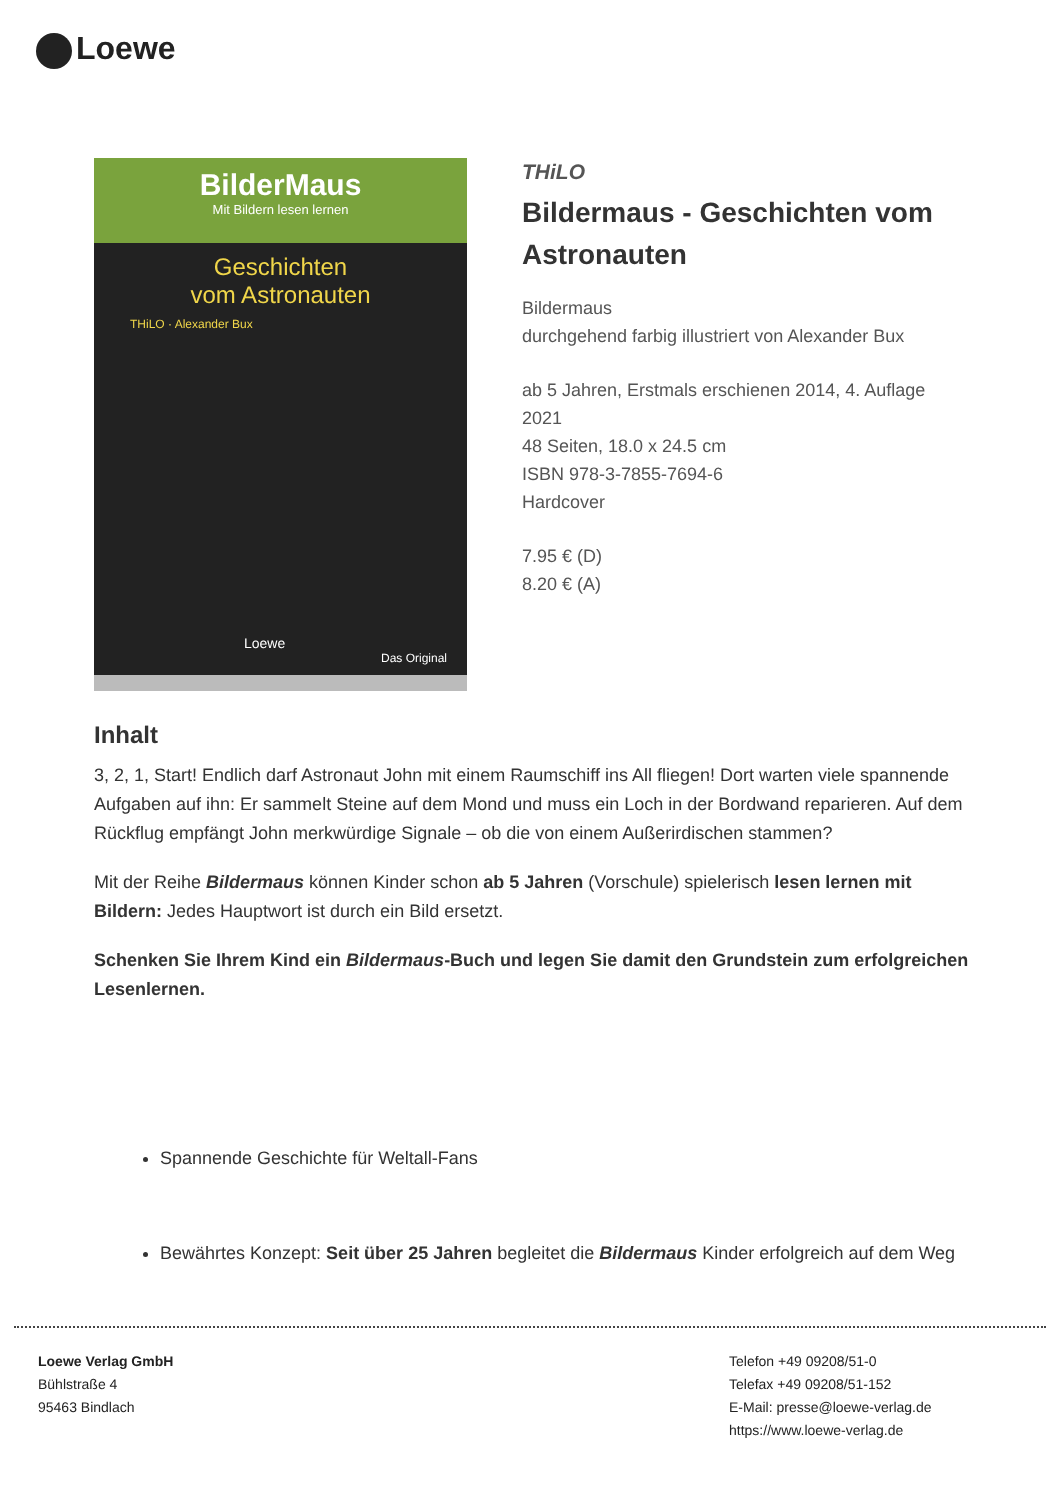Loewe
BilderMaus
Mit Bildern lesen lernen
Geschichten
vom Astronauten
THiLO · Alexander Bux
Loewe
Das Original
THiLO
Bildermaus - Geschichten vom Astronauten
Bildermaus
durchgehend farbig illustriert von Alexander Bux
ab 5 Jahren, Erstmals erschienen 2014, 4. Auflage 2021
48 Seiten, 18.0 x 24.5 cm
ISBN 978-3-7855-7694-6
Hardcover
7.95 € (D)
8.20 € (A)
Inhalt
3, 2, 1, Start! Endlich darf Astronaut John mit einem Raumschiff ins All fliegen! Dort warten viele spannende Aufgaben auf ihn: Er sammelt Steine auf dem Mond und muss ein Loch in der Bordwand reparieren. Auf dem Rückflug empfängt John merkwürdige Signale – ob die von einem Außerirdischen stammen?
Mit der Reihe Bildermaus können Kinder schon ab 5 Jahren (Vorschule) spielerisch lesen lernen mit Bildern: Jedes Hauptwort ist durch ein Bild ersetzt.
Schenken Sie Ihrem Kind ein Bildermaus-Buch und legen Sie damit den Grundstein zum erfolgreichen Lesenlernen.
Spannende Geschichte für Weltall-Fans
Bewährtes Konzept: Seit über 25 Jahren begleitet die Bildermaus Kinder erfolgreich auf dem Weg
Loewe Verlag GmbH
Bühlstraße 4
95463 Bindlach
Telefon +49 09208/51-0
Telefax +49 09208/51-152
E-Mail: presse@loewe-verlag.de
https://www.loewe-verlag.de